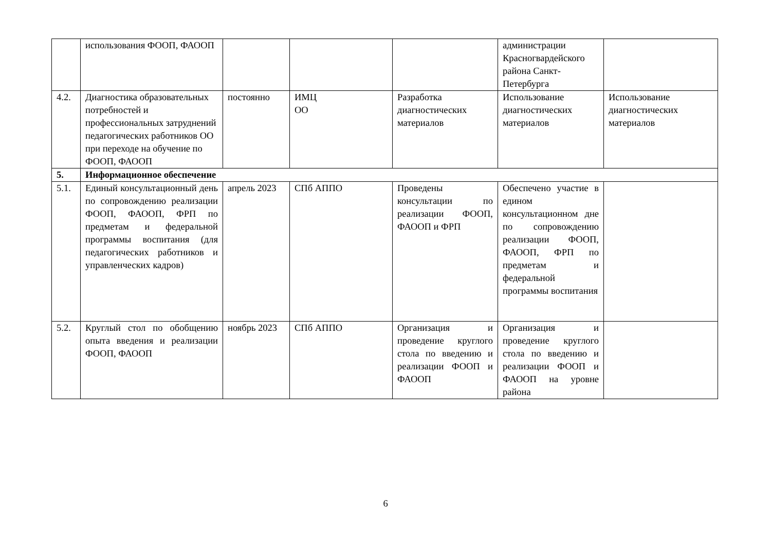| | использования ФООП, ФАООП | | | | администрации Красногвардейского района Санкт-Петербурга | |
| 4.2. | Диагностика образовательных потребностей и профессиональных затруднений педагогических работников ОО при переходе на обучение по ФООП, ФАООП | постоянно | ИМЦ ОО | Разработка диагностических материалов | Использование диагностических материалов | Использование диагностических материалов |
| 5. | Информационное обеспечение | | | | | |
| 5.1. | Единый консультационный день по сопровождению реализации ФООП, ФАООП, ФРП по предметам и федеральной программы воспитания (для педагогических работников и управленческих кадров) | апрель 2023 | СПб АППО | Проведены консультации по реализации ФООП, ФАООП и ФРП | Обеспечено участие в едином консультационном дне по сопровождению реализации ФООП, ФАООП, ФРП по предметам и федеральной программы воспитания | |
| 5.2. | Круглый стол по обобщению опыта введения и реализации ФООП, ФАООП | ноябрь 2023 | СПб АППО | Организация и проведение круглого стола по введению и реализации ФООП и ФАООП | Организация и проведение круглого стола по введению и реализации ФООП и ФАООП на уровне района | |
6